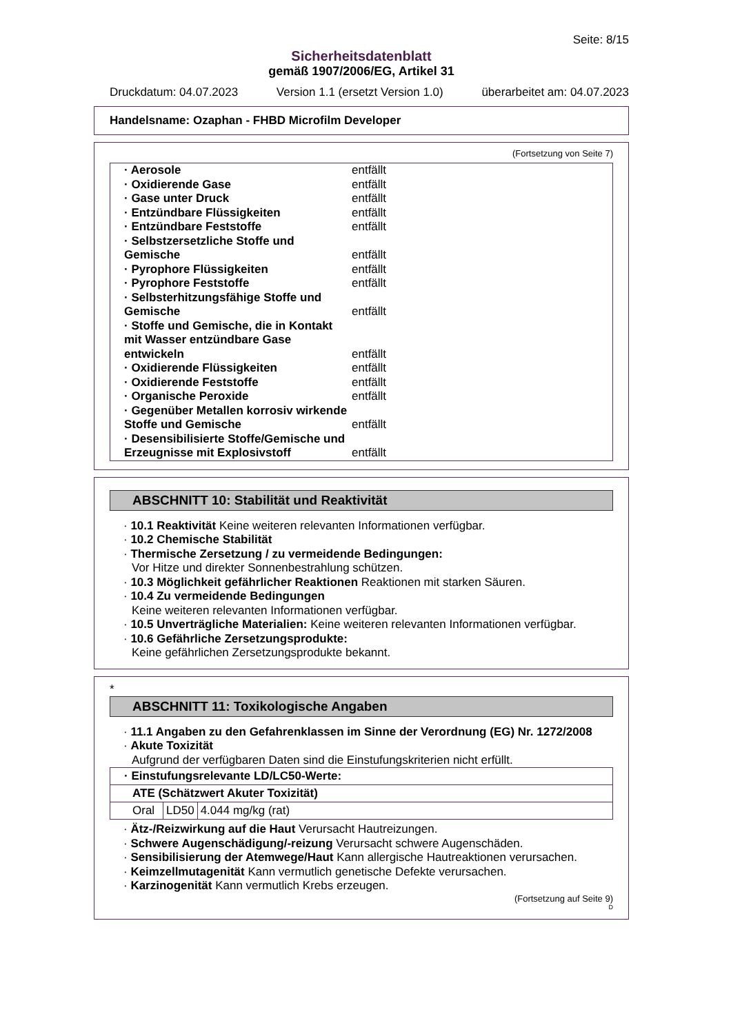Seite: 8/15
Sicherheitsdatenblatt
gemäß 1907/2006/EG, Artikel 31
Druckdatum: 04.07.2023 Version 1.1 (ersetzt Version 1.0) überarbeitet am: 04.07.2023
Handelsname: Ozaphan - FHBD Microfilm Developer
(Fortsetzung von Seite 7)
| · Aerosole | entfällt |
| · Oxidierende Gase | entfällt |
| · Gase unter Druck | entfällt |
| · Entzündbare Flüssigkeiten | entfällt |
| · Entzündbare Feststoffe | entfällt |
| · Selbstzersetzliche Stoffe und Gemische | entfällt |
| · Pyrophore Flüssigkeiten | entfällt |
| · Pyrophore Feststoffe | entfällt |
| · Selbsterhitzungsfähige Stoffe und Gemische | entfällt |
| · Stoffe und Gemische, die in Kontakt mit Wasser entzündbare Gase entwickeln | entfällt |
| · Oxidierende Flüssigkeiten | entfällt |
| · Oxidierende Feststoffe | entfällt |
| · Organische Peroxide | entfällt |
| · Gegenüber Metallen korrosiv wirkende Stoffe und Gemische | entfällt |
| · Desensibilisierte Stoffe/Gemische und Erzeugnisse mit Explosivstoff | entfällt |
ABSCHNITT 10: Stabilität und Reaktivität
· 10.1 Reaktivität Keine weiteren relevanten Informationen verfügbar.
· 10.2 Chemische Stabilität
· Thermische Zersetzung / zu vermeidende Bedingungen:
Vor Hitze und direkter Sonnenbestrahlung schützen.
· 10.3 Möglichkeit gefährlicher Reaktionen Reaktionen mit starken Säuren.
· 10.4 Zu vermeidende Bedingungen
Keine weiteren relevanten Informationen verfügbar.
· 10.5 Unverträgliche Materialien: Keine weiteren relevanten Informationen verfügbar.
· 10.6 Gefährliche Zersetzungsprodukte:
Keine gefährlichen Zersetzungsprodukte bekannt.
*
ABSCHNITT 11: Toxikologische Angaben
· 11.1 Angaben zu den Gefahrenklassen im Sinne der Verordnung (EG) Nr. 1272/2008
· Akute Toxizität
Aufgrund der verfügbaren Daten sind die Einstufungskriterien nicht erfüllt.
| · Einstufungsrelevante LD/LC50-Werte: | | |
| ATE (Schätzwert Akuter Toxizität) | | |
| Oral | LD50 | 4.044 mg/kg (rat) |
· Ätz-/Reizwirkung auf die Haut Verursacht Hautreizungen.
· Schwere Augenschädigung/-reizung Verursacht schwere Augenschäden.
· Sensibilisierung der Atemwege/Haut Kann allergische Hautreaktionen verursachen.
· Keimzellmutagenität Kann vermutlich genetische Defekte verursachen.
· Karzinogenität Kann vermutlich Krebs erzeugen.
(Fortsetzung auf Seite 9)
D